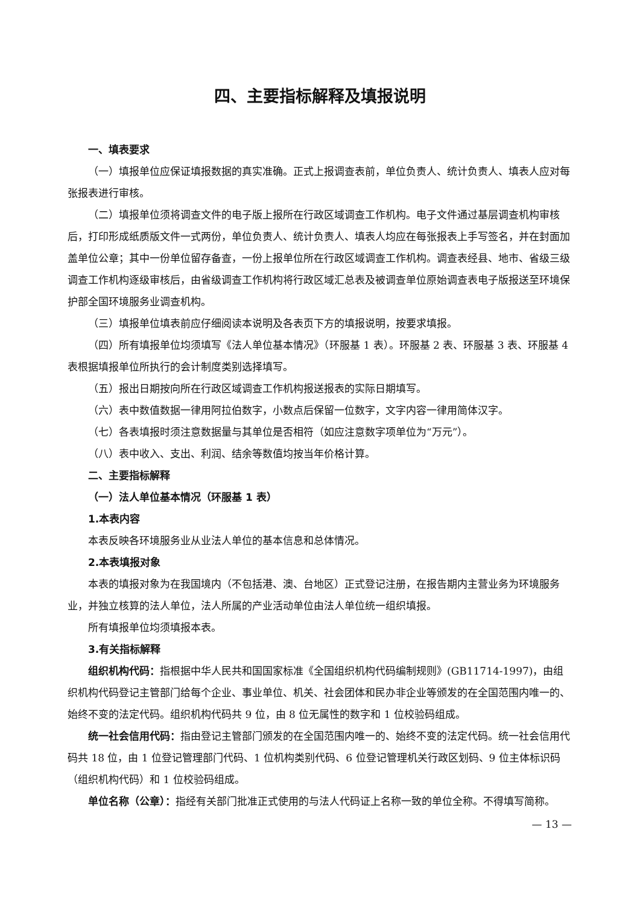四、主要指标解释及填报说明
一、填表要求
（一）填报单位应保证填报数据的真实准确。正式上报调查表前，单位负责人、统计负责人、填表人应对每张报表进行审核。
（二）填报单位须将调查文件的电子版上报所在行政区域调查工作机构。电子文件通过基层调查机构审核后，打印形成纸质版文件一式两份，单位负责人、统计负责人、填表人均应在每张报表上手写签名，并在封面加盖单位公章；其中一份单位留存备查，一份上报单位所在行政区域调查工作机构。调查表经县、地市、省级三级调查工作机构逐级审核后，由省级调查工作机构将行政区域汇总表及被调查单位原始调查表电子版报送至环境保护部全国环境服务业调查机构。
（三）填报单位填表前应仔细阅读本说明及各表页下方的填报说明，按要求填报。
（四）所有填报单位均须填写《法人单位基本情况》（环服基 1 表）。环服基 2 表、环服基 3 表、环服基 4 表根据填报单位所执行的会计制度类别选择填写。
（五）报出日期按向所在行政区域调查工作机构报送报表的实际日期填写。
（六）表中数值数据一律用阿拉伯数字，小数点后保留一位数字，文字内容一律用简体汉字。
（七）各表填报时须注意数据量与其单位是否相符（如应注意数字项单位为“万元”）。
（八）表中收入、支出、利润、结余等数值均按当年价格计算。
二、主要指标解释
（一）法人单位基本情况（环服基 1 表）
1.本表内容
本表反映各环境服务业从业法人单位的基本信息和总体情况。
2.本表填报对象
本表的填报对象为在我国境内（不包括港、澳、台地区）正式登记注册，在报告期内主营业务为环境服务业，并独立核算的法人单位，法人所属的产业活动单位由法人单位统一组织填报。
所有填报单位均须填报本表。
3.有关指标解释
组织机构代码：指根据中华人民共和国国家标准《全国组织机构代码编制规则》(GB11714-1997)，由组织机构代码登记主管部门给每个企业、事业单位、机关、社会团体和民办非企业等颁发的在全国范围内唯一的、始终不变的法定代码。组织机构代码共 9 位，由 8 位无属性的数字和 1 位校验码组成。
统一社会信用代码：指由登记主管部门颁发的在全国范围内唯一的、始终不变的法定代码。统一社会信用代码共 18 位，由 1 位登记管理部门代码、1 位机构类别代码、6 位登记管理机关行政区划码、9 位主体标识码（组织机构代码）和 1 位校验码组成。
单位名称（公章）：指经有关部门批准正式使用的与法人代码证上名称一致的单位全称。不得填写简称。
— 13 —